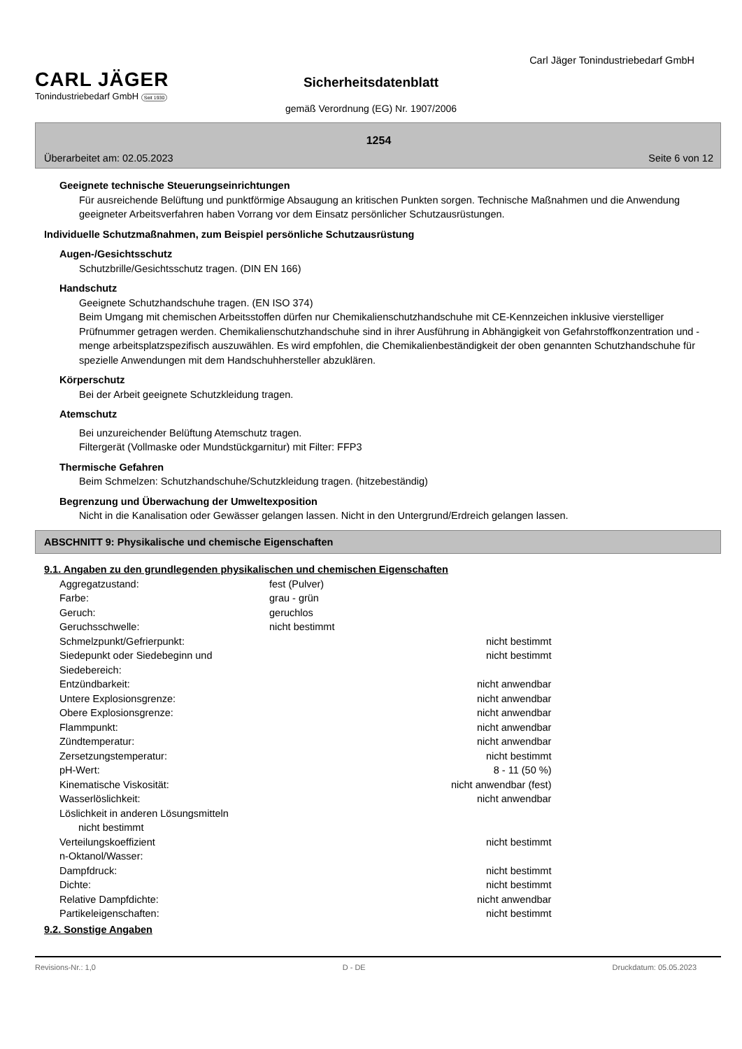CARL JÄGER
Tonindustriebedarf GmbH Seit 1930
Carl Jäger Tonindustriebedarf GmbH
Sicherheitsdatenblatt
gemäß Verordnung (EG) Nr. 1907/2006
1254
Überarbeitet am: 02.05.2023 Seite 6 von 12
Geeignete technische Steuerungseinrichtungen
Für ausreichende Belüftung und punktförmige Absaugung an kritischen Punkten sorgen. Technische Maßnahmen und die Anwendung geeigneter Arbeitsverfahren haben Vorrang vor dem Einsatz persönlicher Schutzausrüstungen.
Individuelle Schutzmaßnahmen, zum Beispiel persönliche Schutzausrüstung
Augen-/Gesichtsschutz
Schutzbrille/Gesichtsschutz tragen. (DIN EN 166)
Handschutz
Geeignete Schutzhandschuhe tragen. (EN ISO 374)
Beim Umgang mit chemischen Arbeitsstoffen dürfen nur Chemikalienschutzhandschuhe mit CE-Kennzeichen inklusive vierstelliger Prüfnummer getragen werden. Chemikalienschutzhandschuhe sind in ihrer Ausführung in Abhängigkeit von Gefahrstoffkonzentration und -menge arbeitsplatzspezifisch auszuwählen. Es wird empfohlen, die Chemikalienbeständigkeit der oben genannten Schutzhandschuhe für spezielle Anwendungen mit dem Handschuhhersteller abzuklären.
Körperschutz
Bei der Arbeit geeignete Schutzkleidung tragen.
Atemschutz
Bei unzureichender Belüftung Atemschutz tragen.
Filtergerät (Vollmaske oder Mundstückgarnitur) mit Filter: FFP3
Thermische Gefahren
Beim Schmelzen: Schutzhandschuhe/Schutzkleidung tragen. (hitzebeständig)
Begrenzung und Überwachung der Umweltexposition
Nicht in die Kanalisation oder Gewässer gelangen lassen. Nicht in den Untergrund/Erdreich gelangen lassen.
ABSCHNITT 9: Physikalische und chemische Eigenschaften
9.1. Angaben zu den grundlegenden physikalischen und chemischen Eigenschaften
| Aggregatzustand: | fest (Pulver) | |
| Farbe: | grau - grün | |
| Geruch: | geruchlos | |
| Geruchsschwelle: | nicht bestimmt | |
| Schmelzpunkt/Gefrierpunkt: | | nicht bestimmt |
| Siedepunkt oder Siedebeginn und Siedebereich: | | nicht bestimmt |
| Entzündbarkeit: | | nicht anwendbar |
| Untere Explosionsgrenze: | | nicht anwendbar |
| Obere Explosionsgrenze: | | nicht anwendbar |
| Flammpunkt: | | nicht anwendbar |
| Zündtemperatur: | | nicht anwendbar |
| Zersetzungstemperatur: | | nicht bestimmt |
| pH-Wert: | | 8 - 11 (50 %) |
| Kinematische Viskosität: | | nicht anwendbar (fest) |
| Wasserlöslichkeit: | | nicht anwendbar |
| Löslichkeit in anderen Lösungsmitteln nicht bestimmt | | |
| Verteilungskoeffizient n-Oktanol/Wasser: | | nicht bestimmt |
| Dampfdruck: | | nicht bestimmt |
| Dichte: | | nicht bestimmt |
| Relative Dampfdichte: | | nicht anwendbar |
| Partikeleigenschaften: | | nicht bestimmt |
9.2. Sonstige Angaben
Revisions-Nr.: 1,0 D - DE Druckdatum: 05.05.2023